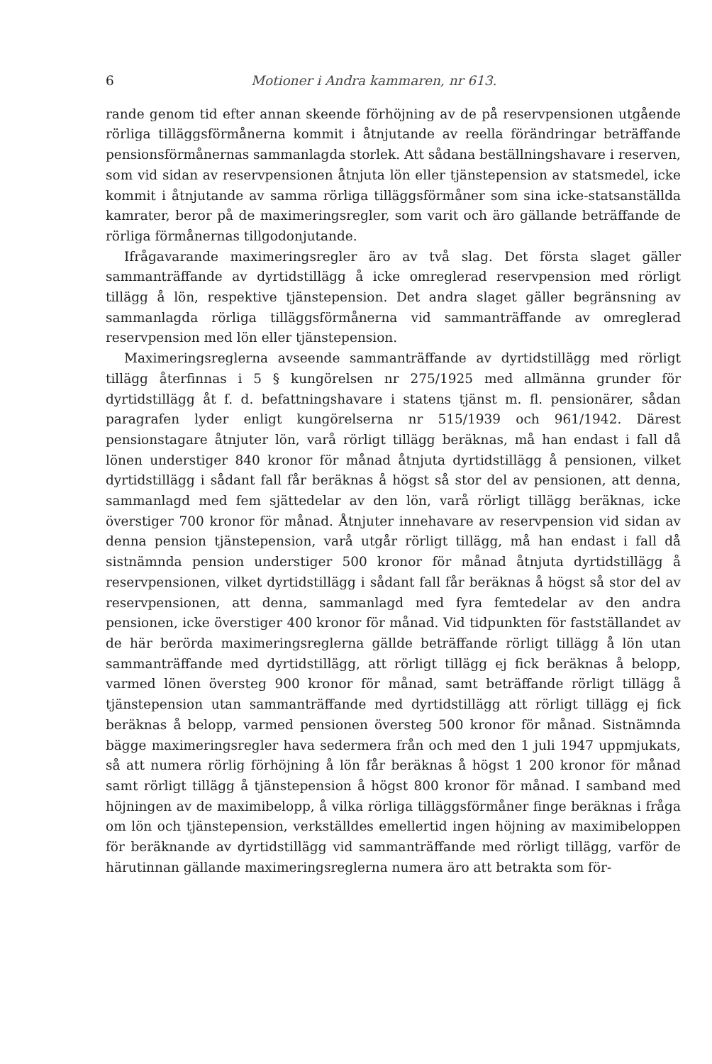6 Motioner i Andra kammaren, nr 613.
rande genom tid efter annan skeende förhöjning av de på reservpensionen utgående rörliga tilläggsförmånerna kommit i åtnjutande av reella förändringar beträffande pensionsförmånernas sammanlagda storlek. Att sådana beställningshavare i reserven, som vid sidan av reservpensionen åtnjuta lön eller tjänstepension av statsmedel, icke kommit i åtnjutande av samma rörliga tilläggsförmåner som sina icke-statsanställda kamrater, beror på de maximeringsregler, som varit och äro gällande beträffande de rörliga förmånernas tillgodonjutande.
Ifrågavarande maximeringsregler äro av två slag. Det första slaget gäller sammanträffande av dyrtidstillägg å icke omreglerad reservpension med rörligt tillägg å lön, respektive tjänstepension. Det andra slaget gäller begränsning av sammanlagda rörliga tilläggsförmånerna vid sammanträffande av omreglerad reservpension med lön eller tjänstepension.
Maximeringsreglerna avseende sammanträffande av dyrtidstillägg med rörligt tillägg återfinnas i 5 § kungörelsen nr 275/1925 med allmänna grunder för dyrtidstillägg åt f. d. befattningshavare i statens tjänst m. fl. pensionärer, sådan paragrafen lyder enligt kungörelserna nr 515/1939 och 961/1942. Därest pensionstagare åtnjuter lön, varå rörligt tillägg beräknas, må han endast i fall då lönen understiger 840 kronor för månad åtnjuta dyrtidstillägg å pensionen, vilket dyrtidstillägg i sådant fall får beräknas å högst så stor del av pensionen, att denna, sammanlagd med fem sjättedelar av den lön, varå rörligt tillägg beräknas, icke överstiger 700 kronor för månad. Åtnjuter innehavare av reservpension vid sidan av denna pension tjänstepension, varå utgår rörligt tillägg, må han endast i fall då sistnämnda pension understiger 500 kronor för månad åtnjuta dyrtidstillägg å reservpensionen, vilket dyrtidstillägg i sådant fall får beräknas å högst så stor del av reservpensionen, att denna, sammanlagd med fyra femtedelar av den andra pensionen, icke överstiger 400 kronor för månad. Vid tidpunkten för fastställandet av de här berörda maximeringsreglerna gällde beträffande rörligt tillägg å lön utan sammanträffande med dyrtidstillägg, att rörligt tillägg ej fick beräknas å belopp, varmed lönen översteg 900 kronor för månad, samt beträffande rörligt tillägg å tjänstepension utan sammanträffande med dyrtidstillägg att rörligt tillägg ej fick beräknas å belopp, varmed pensionen översteg 500 kronor för månad. Sistnämnda bägge maximeringsregler hava sedermera från och med den 1 juli 1947 uppmjukats, så att numera rörlig förhöjning å lön får beräknas å högst 1 200 kronor för månad samt rörligt tillägg å tjänstepension å högst 800 kronor för månad. I samband med höjningen av de maximibelopp, å vilka rörliga tilläggsförmåner finge beräknas i fråga om lön och tjänstepension, verkställdes emellertid ingen höjning av maximibeloppen för beräknande av dyrtidstillägg vid sammanträffande med rörligt tillägg, varför de härutinnan gällande maximeringsreglerna numera äro att betrakta som för-